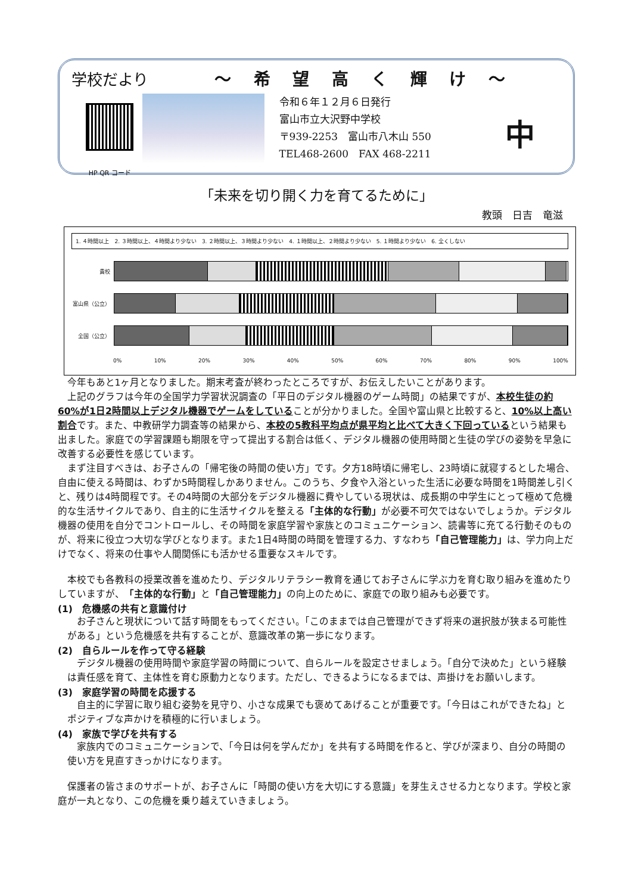学校だより ～ 希 望 高 く 輝 け ～
HP QR コード
令和６年１２月６日発行
富山市立大沢野中学校
〒939-2253　富山市八木山 550
TEL468-2600　FAX 468-2211
中
「未来を切り開く力を育てるために」
教頭　日吉　竜滋
1. ４時間以上　2. ３時間以上、４時間より少ない　3. ２時間以上、３時間より少ない　4. １時間以上、２時間より少ない　5. １時間より少ない　6. 全くしない
貴校
富山県（公立）
全国（公立）
0% 10% 20% 30% 40% 50% 60% 70% 80% 90% 100%
今年もあと1ヶ月となりました。期末考査が終わったところですが、お伝えしたいことがあります。
上記のグラフは今年の全国学力学習状況調査の「平日のデジタル機器のゲーム時間」の結果ですが、本校生徒の約60%が1日2時間以上デジタル機器でゲームをしていることが分かりました。全国や富山県と比較すると、10%以上高い割合です。また、中教研学力調査等の結果から、本校の5教科平均点が県平均と比べて大きく下回っているという結果も出ました。家庭での学習課題も期限を守って提出する割合は低く、デジタル機器の使用時間と生徒の学びの姿勢を早急に改善する必要性を感じています。
まず注目すべきは、お子さんの「帰宅後の時間の使い方」です。夕方18時頃に帰宅し、23時頃に就寝するとした場合、自由に使える時間は、わずか5時間程しかありません。このうち、夕食や入浴といった生活に必要な時間を1時間差し引くと、残りは4時間程です。その4時間の大部分をデジタル機器に費やしている現状は、成長期の中学生にとって極めて危機的な生活サイクルであり、自主的に生活サイクルを整える「主体的な行動」が必要不可欠ではないでしょうか。デジタル機器の使用を自分でコントロールし、その時間を家庭学習や家族とのコミュニケーション、読書等に充てる行動そのものが、将来に役立つ大切な学びとなります。また1日4時間の時間を管理する力、すなわち「自己管理能力」は、学力向上だけでなく、将来の仕事や人間関係にも活かせる重要なスキルです。
本校でも各教科の授業改善を進めたり、デジタルリテラシー教育を通じてお子さんに学ぶ力を育む取り組みを進めたりしていますが、「主体的な行動」と「自己管理能力」の向上のために、家庭での取り組みも必要です。
(1)　危機感の共有と意識付け
お子さんと現状について話す時間をもってください。「このままでは自己管理ができず将来の選択肢が狭まる可能性がある」という危機感を共有することが、意識改革の第一歩になります。
(2)　自らルールを作って守る経験
デジタル機器の使用時間や家庭学習の時間について、自らルールを設定させましょう。「自分で決めた」という経験は責任感を育て、主体性を育む原動力となります。ただし、できるようになるまでは、声掛けをお願いします。
(3)　家庭学習の時間を応援する
自主的に学習に取り組む姿勢を見守り、小さな成果でも褒めてあげることが重要です。「今日はこれができたね」とポジティブな声かけを積極的に行いましょう。
(4)　家族で学びを共有する
家族内でのコミュニケーションで、「今日は何を学んだか」を共有する時間を作ると、学びが深まり、自分の時間の使い方を見直すきっかけになります。
保護者の皆さまのサポートが、お子さんに「時間の使い方を大切にする意識」を芽生えさせる力となります。学校と家庭が一丸となり、この危機を乗り越えていきましょう。